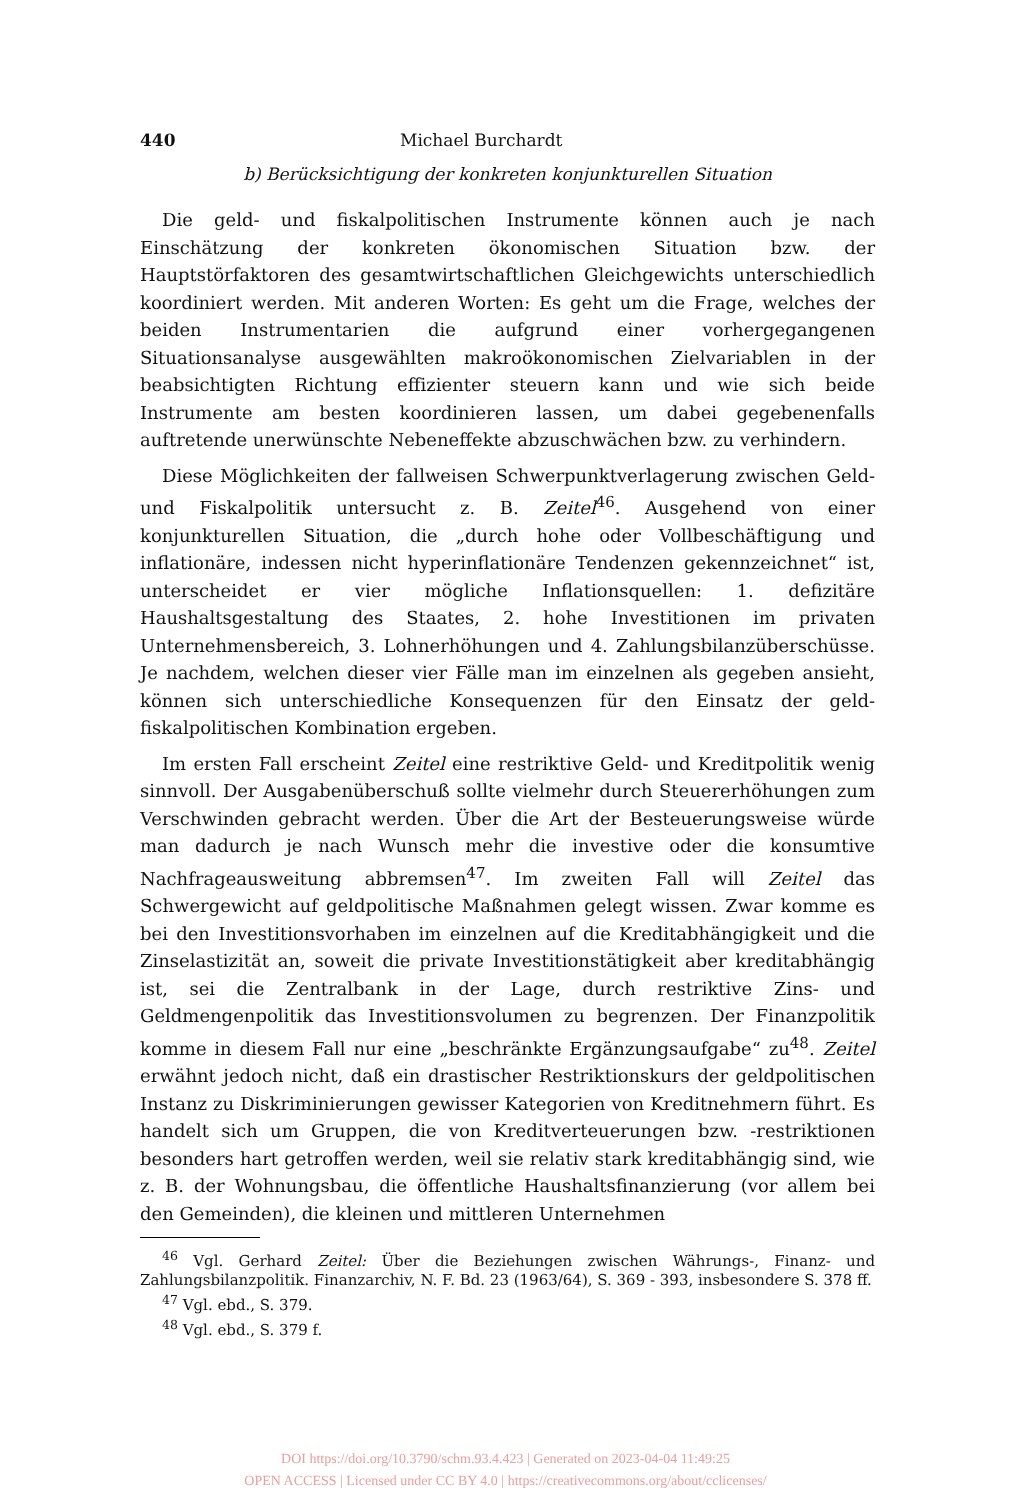440 Michael Burchardt
b) Berücksichtigung der konkreten konjunkturellen Situation
Die geld- und fiskalpolitischen Instrumente können auch je nach Einschätzung der konkreten ökonomischen Situation bzw. der Hauptstörfaktoren des gesamtwirtschaftlichen Gleichgewichts unterschiedlich koordiniert werden. Mit anderen Worten: Es geht um die Frage, welches der beiden Instrumentarien die aufgrund einer vorhergegangenen Situationsanalyse ausgewählten makroökonomischen Zielvariablen in der beabsichtigten Richtung effizienter steuern kann und wie sich beide Instrumente am besten koordinieren lassen, um dabei gegebenenfalls auftretende unerwünschte Nebeneffekte abzuschwächen bzw. zu verhindern.
Diese Möglichkeiten der fallweisen Schwerpunktverlagerung zwischen Geld- und Fiskalpolitik untersucht z. B. Zeitel<sup>46</sup>. Ausgehend von einer konjunkturellen Situation, die „durch hohe oder Vollbeschäftigung und inflationäre, indessen nicht hyperinflationäre Tendenzen gekennzeichnet“ ist, unterscheidet er vier mögliche Inflationsquellen: 1. defizitäre Haushaltsgestaltung des Staates, 2. hohe Investitionen im privaten Unternehmensbereich, 3. Lohnerhöhungen und 4. Zahlungsbilanzüberschüsse. Je nachdem, welchen dieser vier Fälle man im einzelnen als gegeben ansieht, können sich unterschiedliche Konsequenzen für den Einsatz der geld-fiskalpolitischen Kombination ergeben.
Im ersten Fall erscheint Zeitel eine restriktive Geld- und Kreditpolitik wenig sinnvoll. Der Ausgabenüberschuß sollte vielmehr durch Steuererhöhungen zum Verschwinden gebracht werden. Über die Art der Besteuerungsweise würde man dadurch je nach Wunsch mehr die investive oder die konsumtive Nachfrageausweitung abbremsen<sup>47</sup>. Im zweiten Fall will Zeitel das Schwergewicht auf geldpolitische Maßnahmen gelegt wissen. Zwar komme es bei den Investitionsvorhaben im einzelnen auf die Kreditabhängigkeit und die Zinselastizität an, soweit die private Investitionstätigkeit aber kreditabhängig ist, sei die Zentralbank in der Lage, durch restriktive Zins- und Geldmengenpolitik das Investitionsvolumen zu begrenzen. Der Finanzpolitik komme in diesem Fall nur eine „beschränkte Ergänzungsaufgabe“ zu<sup>48</sup>. Zeitel erwähnt jedoch nicht, daß ein drastischer Restriktionskurs der geldpolitischen Instanz zu Diskriminierungen gewisser Kategorien von Kreditnehmern führt. Es handelt sich um Gruppen, die von Kreditverteuerungen bzw. -restriktionen besonders hart getroffen werden, weil sie relativ stark kreditabhängig sind, wie z. B. der Wohnungsbau, die öffentliche Haushaltsfinanzierung (vor allem bei den Gemeinden), die kleinen und mittleren Unternehmen
<sup>46</sup> Vgl. Gerhard Zeitel: Über die Beziehungen zwischen Währungs-, Finanz- und Zahlungsbilanzpolitik. Finanzarchiv, N. F. Bd. 23 (1963/64), S. 369 - 393, insbesondere S. 378 ff.
<sup>47</sup> Vgl. ebd., S. 379.
<sup>48</sup> Vgl. ebd., S. 379 f.
DOI https://doi.org/10.3790/schm.93.4.423 | Generated on 2023-04-04 11:49:25
OPEN ACCESS | Licensed under CC BY 4.0 | https://creativecommons.org/about/cclicenses/